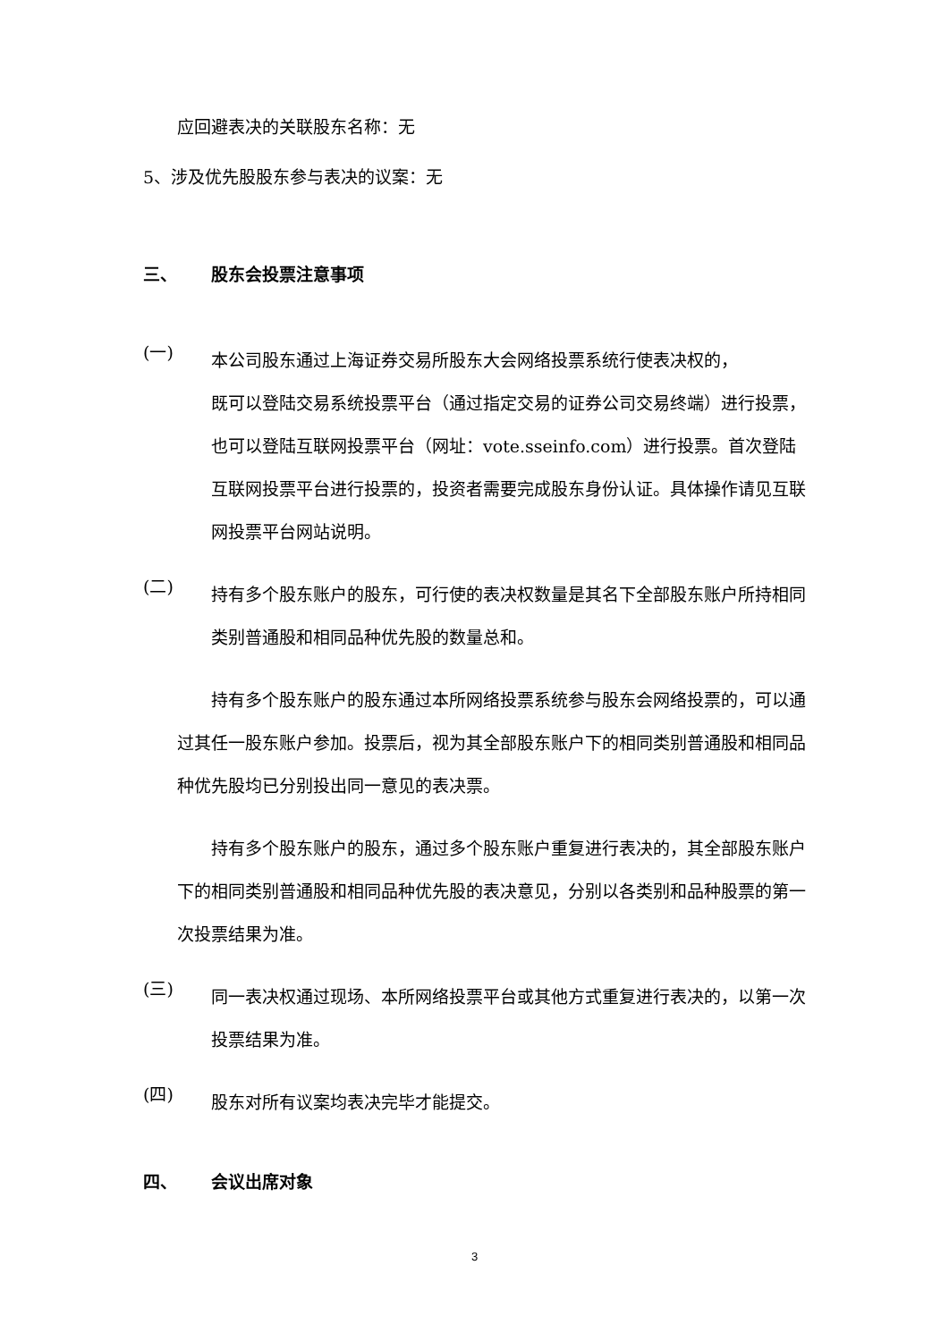应回避表决的关联股东名称：无
5、涉及优先股股东参与表决的议案：无
三、 股东会投票注意事项
(一)
本公司股东通过上海证券交易所股东大会网络投票系统行使表决权的，
既可以登陆交易系统投票平台（通过指定交易的证券公司交易终端）进行投票，也可以登陆互联网投票平台（网址：vote.sseinfo.com）进行投票。首次登陆互联网投票平台进行投票的，投资者需要完成股东身份认证。具体操作请见互联网投票平台网站说明。
(二)
持有多个股东账户的股东，可行使的表决权数量是其名下全部股东账户所持相同类别普通股和相同品种优先股的数量总和。
持有多个股东账户的股东通过本所网络投票系统参与股东会网络投票的，可以通过其任一股东账户参加。投票后，视为其全部股东账户下的相同类别普通股和相同品种优先股均已分别投出同一意见的表决票。
持有多个股东账户的股东，通过多个股东账户重复进行表决的，其全部股东账户下的相同类别普通股和相同品种优先股的表决意见，分别以各类别和品种股票的第一次投票结果为准。
(三)
同一表决权通过现场、本所网络投票平台或其他方式重复进行表决的，以第一次投票结果为准。
(四)
股东对所有议案均表决完毕才能提交。
四、 会议出席对象
3